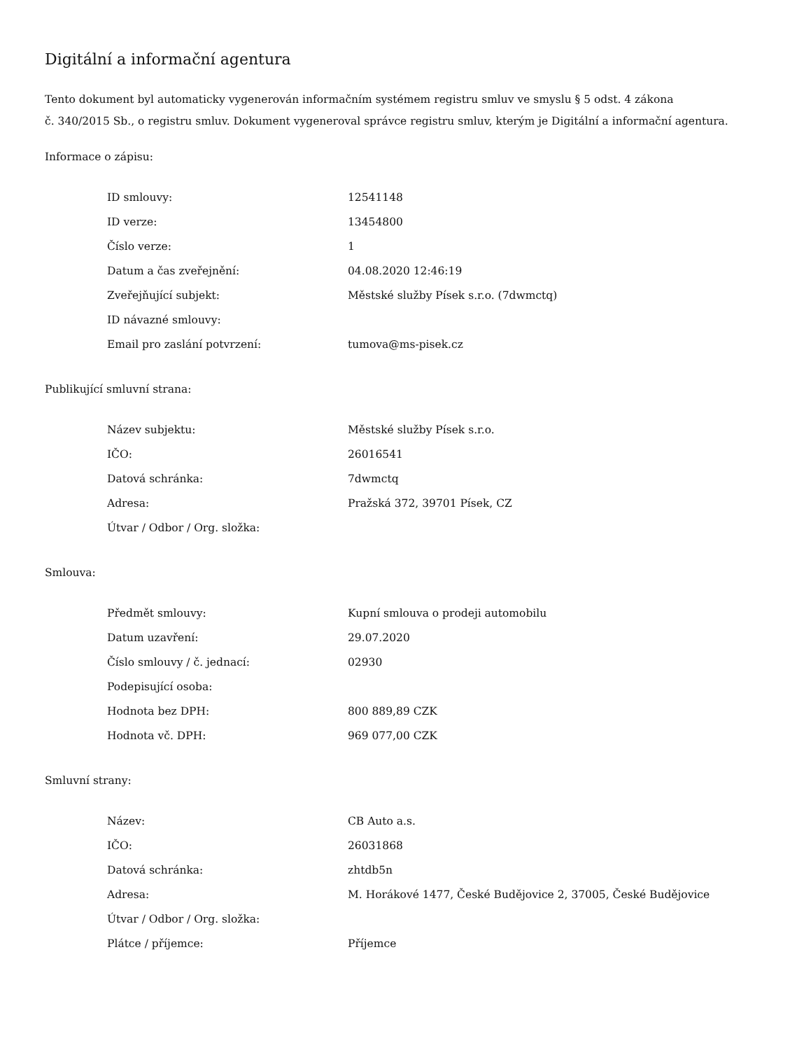Digitální a informační agentura
Tento dokument byl automaticky vygenerován informačním systémem registru smluv ve smyslu § 5 odst. 4 zákona
č. 340/2015 Sb., o registru smluv. Dokument vygeneroval správce registru smluv, kterým je Digitální a informační agentura.
Informace o zápisu:
| ID smlouvy: | 12541148 |
| ID verze: | 13454800 |
| Číslo verze: | 1 |
| Datum a čas zveřejnění: | 04.08.2020 12:46:19 |
| Zveřejňující subjekt: | Městské služby Písek s.r.o. (7dwmctq) |
| ID návazné smlouvy: | |
| Email pro zaslání potvrzení: | tumova@ms-pisek.cz |
Publikující smluvní strana:
| Název subjektu: | Městské služby Písek s.r.o. |
| IČO: | 26016541 |
| Datová schránka: | 7dwmctq |
| Adresa: | Pražská 372, 39701 Písek, CZ |
| Útvar / Odbor / Org. složka: | |
Smlouva:
| Předmět smlouvy: | Kupní smlouva o prodeji automobilu |
| Datum uzavření: | 29.07.2020 |
| Číslo smlouvy / č. jednací: | 02930 |
| Podepisující osoba: | |
| Hodnota bez DPH: | 800 889,89 CZK |
| Hodnota vč. DPH: | 969 077,00 CZK |
Smluvní strany:
| Název: | CB Auto a.s. |
| IČO: | 26031868 |
| Datová schránka: | zhtdb5n |
| Adresa: | M. Horákové 1477, České Budějovice 2, 37005, České Budějovice |
| Útvar / Odbor / Org. složka: | |
| Plátce / příjemce: | Příjemce |